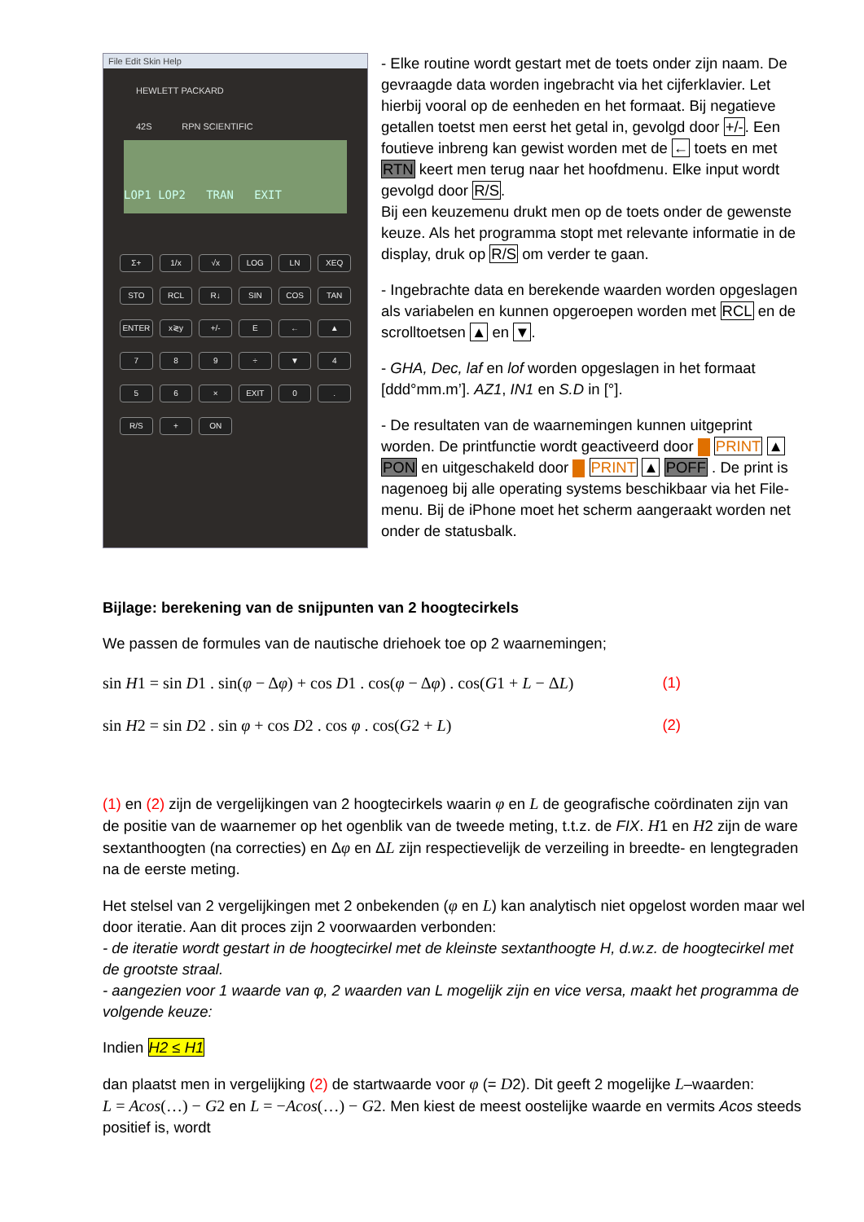File Edit Skin Help
HEWLETT PACKARD
42S RPN SCIENTIFIC
LOP1 LOP2 TRAN EXIT
Σ+ 1/x √x LOG LN XEQ STO RCL R↓ SIN COS TAN ENTER x≷y +/- E ← ▲ 789 ÷ ▼ 456 × EXIT 0. R/S + ON
- Elke routine wordt gestart met de toets onder zijn naam. De gevraagde data worden ingebracht via het cijferklavier. Let hierbij vooral op de eenheden en het formaat. Bij negatieve getallen toetst men eerst het getal in, gevolgd door +/-. Een foutieve inbreng kan gewist worden met de ← toets en met RTN keert men terug naar het hoofdmenu. Elke input wordt gevolgd door R/S.
Bij een keuzemenu drukt men op de toets onder de gewenste keuze. Als het programma stopt met relevante informatie in de display, druk op R/S om verder te gaan.
- Ingebrachte data en berekende waarden worden opgeslagen als variabelen en kunnen opgeroepen worden met RCL en de scrolltoetsen ▲ en ▼.
- GHA, Dec, laf en lof worden opgeslagen in het formaat [ddd°mm.m’]. AZ1, IN1 en S.D in [°].
- De resultaten van de waarnemingen kunnen uitgeprint worden. De printfunctie wordt geactiveerd door PRINT ▲ PON en uitgeschakeld door PRINT ▲ POFF . De print is nagenoeg bij alle operating systems beschikbaar via het File-menu. Bij de iPhone moet het scherm aangeraakt worden net onder de statusbalk.
Bijlage: berekening van de snijpunten van 2 hoogtecirkels
We passen de formules van de nautische driehoek toe op 2 waarnemingen;
sin H1 = sin D1 . sin(φ − Δφ) + cos D1 . cos(φ − Δφ) . cos(G1 + L − ΔL) (1)
sin H2 = sin D2 . sin φ + cos D2 . cos φ . cos(G2 + L) (2)
(1) en (2) zijn de vergelijkingen van 2 hoogtecirkels waarin φ en L de geografische coördinaten zijn van de positie van de waarnemer op het ogenblik van de tweede meting, t.t.z. de FIX. H1 en H2 zijn de ware sextanthoogten (na correcties) en Δφ en ΔL zijn respectievelijk de verzeiling in breedte- en lengtegraden na de eerste meting.
Het stelsel van 2 vergelijkingen met 2 onbekenden (φ en L) kan analytisch niet opgelost worden maar wel door iteratie. Aan dit proces zijn 2 voorwaarden verbonden:
- de iteratie wordt gestart in de hoogtecirkel met de kleinste sextanthoogte H, d.w.z. de hoogtecirkel met de grootste straal.
- aangezien voor 1 waarde van φ, 2 waarden van L mogelijk zijn en vice versa, maakt het programma de volgende keuze:
Indien H2 ≤ H1
dan plaatst men in vergelijking (2) de startwaarde voor φ (= D2). Dit geeft 2 mogelijke L–waarden:
L = Acos(…) − G2 en L = −Acos(…) − G2. Men kiest de meest oostelijke waarde en vermits Acos steeds positief is, wordt